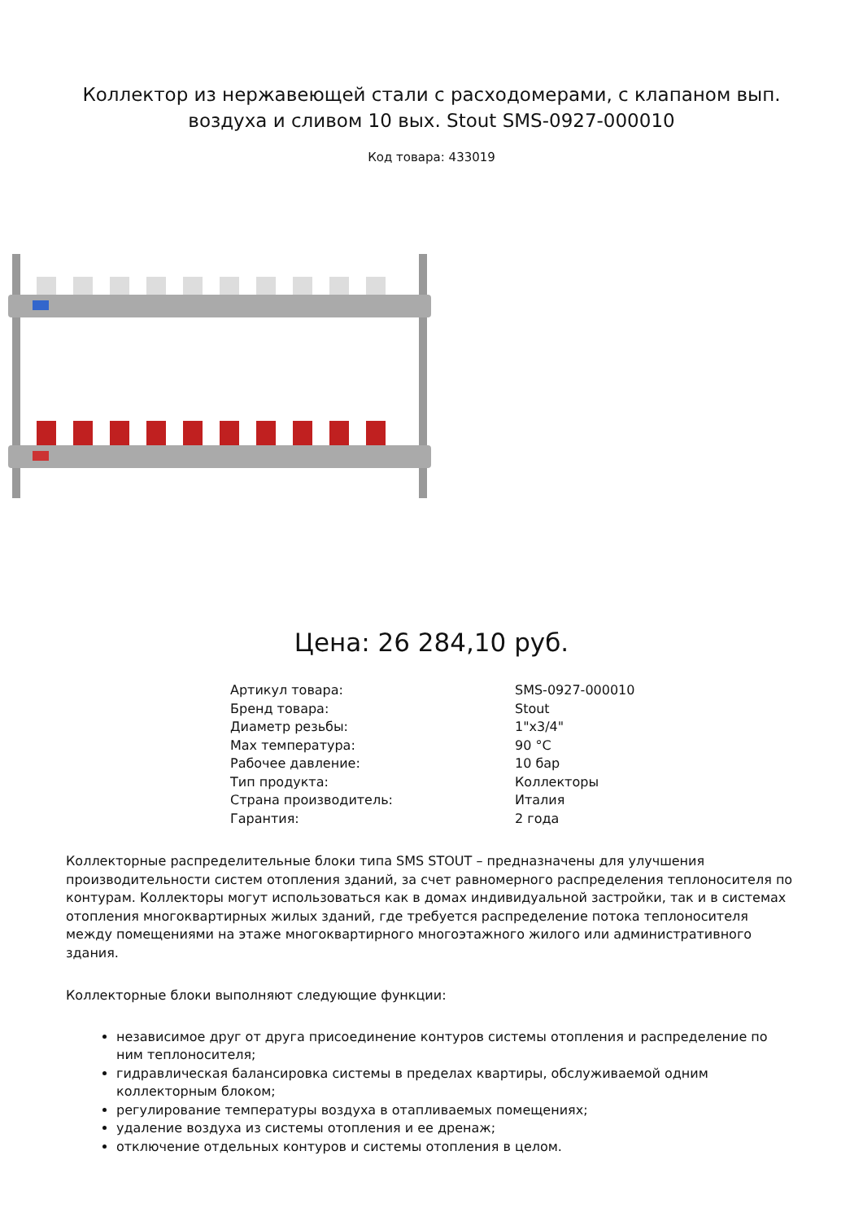Коллектор из нержавеющей стали с расходомерами, с клапаном вып.
воздуха и сливом 10 вых. Stout SMS-0927-000010
Код товара: 433019
Цена: 26 284,10 руб.
| Артикул товара: | SMS-0927-000010 |
| Бренд товара: | Stout |
| Диаметр резьбы: | 1"x3/4" |
| Max температура: | 90 °C |
| Рабочее давление: | 10 бар |
| Тип продукта: | Коллекторы |
| Страна производитель: | Италия |
| Гарантия: | 2 года |
Коллекторные распределительные блоки типа SMS STOUT – предназначены для улучшения производительности систем отопления зданий, за счет равномерного распределения теплоносителя по контурам. Коллекторы могут использоваться как в домах индивидуальной застройки, так и в системах отопления многоквартирных жилых зданий, где требуется распределение потока теплоносителя между помещениями на этаже многоквартирного многоэтажного жилого или административного здания.
Коллекторные блоки выполняют следующие функции:
независимое друг от друга присоединение контуров системы отопления и распределение по ним теплоносителя;
гидравлическая балансировка системы в пределах квартиры, обслуживаемой одним коллекторным блоком;
регулирование температуры воздуха в отапливаемых помещениях;
удаление воздуха из системы отопления и ее дренаж;
отключение отдельных контуров и системы отопления в целом.